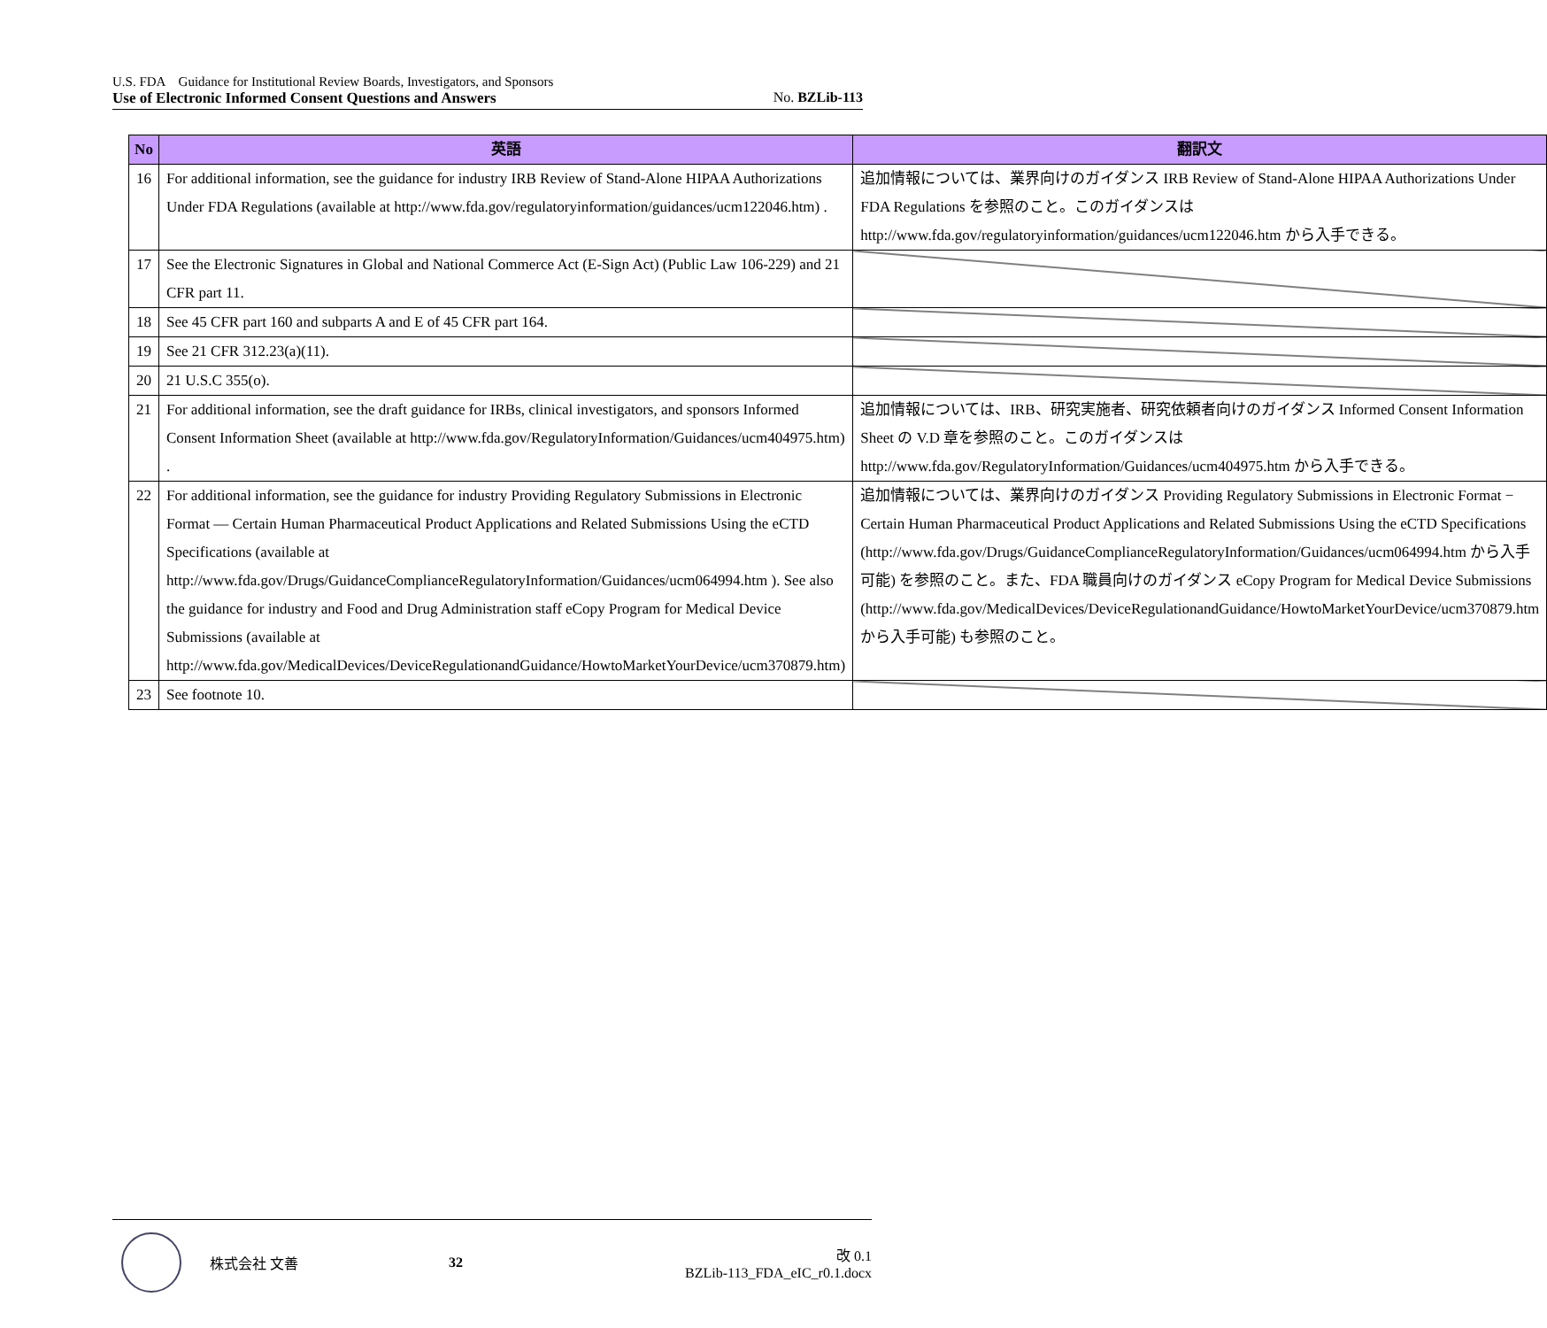U.S. FDA　Guidance for Institutional Review Boards, Investigators, and Sponsors
Use of Electronic Informed Consent Questions and Answers No. BZLib-113
| No | 英語 | 翻訳文 |
| --- | --- | --- |
| 16 | For additional information, see the guidance for industry IRB Review of Stand-Alone HIPAA Authorizations Under FDA Regulations (available at http://www.fda.gov/regulatoryinformation/guidances/ucm122046.htm) . | 追加情報については、業界向けのガイダンス IRB Review of Stand-Alone HIPAA Authorizations Under FDA Regulations を参照のこと。このガイダンスは http://www.fda.gov/regulatoryinformation/guidances/ucm122046.htm から入手できる。 |
| 17 | See the Electronic Signatures in Global and National Commerce Act (E-Sign Act) (Public Law 106-229) and 21 CFR part 11. | |
| 18 | See 45 CFR part 160 and subparts A and E of 45 CFR part 164. | |
| 19 | See 21 CFR 312.23(a)(11). | |
| 20 | 21 U.S.C 355(o). | |
| 21 | For additional information, see the draft guidance for IRBs, clinical investigators, and sponsors Informed Consent Information Sheet (available at http://www.fda.gov/RegulatoryInformation/Guidances/ucm404975.htm) . | 追加情報については、IRB、研究実施者、研究依頼者向けのガイダンス Informed Consent Information Sheet の V.D 章を参照のこと。このガイダンスは http://www.fda.gov/RegulatoryInformation/Guidances/ucm404975.htm から入手できる。 |
| 22 | For additional information, see the guidance for industry Providing Regulatory Submissions in Electronic Format — Certain Human Pharmaceutical Product Applications and Related Submissions Using the eCTD Specifications (available at http://www.fda.gov/Drugs/GuidanceComplianceRegulatoryInformation/Guidances/ucm064994.htm ). See also the guidance for industry and Food and Drug Administration staff eCopy Program for Medical Device Submissions (available at http://www.fda.gov/MedicalDevices/DeviceRegulationandGuidance/HowtoMarketYourDevice/ucm370879.htm) | 追加情報については、業界向けのガイダンス Providing Regulatory Submissions in Electronic Format − Certain Human Pharmaceutical Product Applications and Related Submissions Using the eCTD Specifications (http://www.fda.gov/Drugs/GuidanceComplianceRegulatoryInformation/Guidances/ucm064994.htm から入手可能) を参照のこと。また、FDA 職員向けのガイダンス eCopy Program for Medical Device Submissions (http://www.fda.gov/MedicalDevices/DeviceRegulationandGuidance/HowtoMarketYourDevice/ucm370879.htm から入手可能) も参照のこと。 |
| 23 | See footnote 10. | |
株式会社 文善 32
改 0.1
BZLib-113_FDA_eIC_r0.1.docx